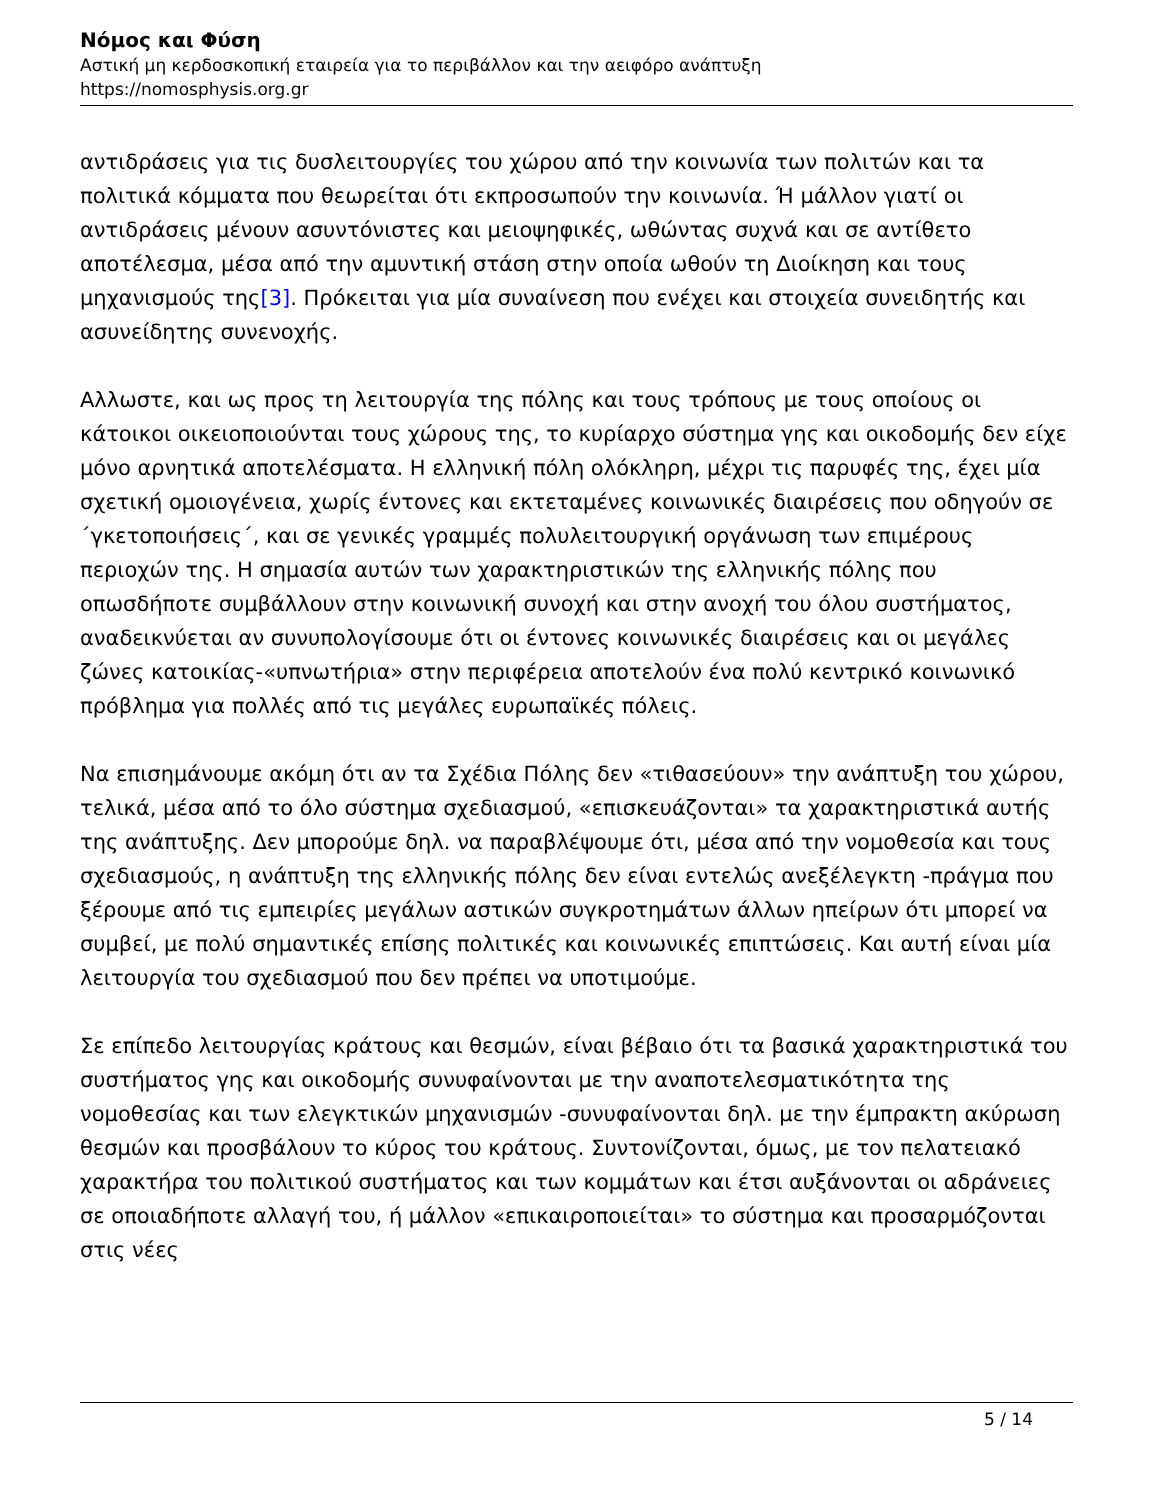Νόμος και Φύση
Αστική μη κερδοσκοπική εταιρεία για το περιβάλλον και την αειφόρο ανάπτυξη
https://nomosphysis.org.gr
αντιδράσεις για τις δυσλειτουργίες του χώρου από την κοινωνία των πολιτών και τα πολιτικά κόμματα που θεωρείται ότι εκπροσωπούν την κοινωνία. Ή μάλλον γιατί οι αντιδράσεις μένουν ασυντόνιστες και μειοψηφικές, ωθώντας συχνά και σε αντίθετο αποτέλεσμα, μέσα από την αμυντική στάση στην οποία ωθούν τη Διοίκηση και τους μηχανισμούς της[3]. Πρόκειται για μία συναίνεση που ενέχει και στοιχεία συνειδητής και ασυνείδητης συνενοχής.
Αλλωστε, και ως προς τη λειτουργία της πόλης και τους τρόπους με τους οποίους οι κάτοικοι οικειοποιούνται τους χώρους της, το κυρίαρχο σύστημα γης και οικοδομής δεν είχε μόνο αρνητικά αποτελέσματα. Η ελληνική πόλη ολόκληρη, μέχρι τις παρυφές της, έχει μία σχετική ομοιογένεια, χωρίς έντονες και εκτεταμένες κοινωνικές διαιρέσεις που οδηγούν σε ΄γκετοποιήσεις΄, και σε γενικές γραμμές πολυλειτουργική οργάνωση των επιμέρους περιοχών της. Η σημασία αυτών των χαρακτηριστικών της ελληνικής πόλης που οπωσδήποτε συμβάλλουν στην κοινωνική συνοχή και στην ανοχή του όλου συστήματος, αναδεικνύεται αν συνυπολογίσουμε ότι οι έντονες κοινωνικές διαιρέσεις και οι μεγάλες ζώνες κατοικίας-«υπνωτήρια» στην περιφέρεια αποτελούν ένα πολύ κεντρικό κοινωνικό πρόβλημα για πολλές από τις μεγάλες ευρωπαϊκές πόλεις.
Να επισημάνουμε ακόμη ότι αν τα Σχέδια Πόλης δεν «τιθασεύουν» την ανάπτυξη του χώρου, τελικά, μέσα από το όλο σύστημα σχεδιασμού, «επισκευάζονται» τα χαρακτηριστικά αυτής της ανάπτυξης. Δεν μπορούμε δηλ. να παραβλέψουμε ότι, μέσα από την νομοθεσία και τους σχεδιασμούς, η ανάπτυξη της ελληνικής πόλης δεν είναι εντελώς ανεξέλεγκτη -πράγμα που ξέρουμε από τις εμπειρίες μεγάλων αστικών συγκροτημάτων άλλων ηπείρων ότι μπορεί να συμβεί, με πολύ σημαντικές επίσης πολιτικές και κοινωνικές επιπτώσεις. Και αυτή είναι μία λειτουργία του σχεδιασμού που δεν πρέπει να υποτιμούμε.
Σε επίπεδο λειτουργίας κράτους και θεσμών, είναι βέβαιο ότι τα βασικά χαρακτηριστικά του συστήματος γης και οικοδομής συνυφαίνονται με την αναποτελεσματικότητα της νομοθεσίας και των ελεγκτικών μηχανισμών -συνυφαίνονται δηλ. με την έμπρακτη ακύρωση θεσμών και προσβάλουν το κύρος του κράτους. Συντονίζονται, όμως, με τον πελατειακό χαρακτήρα του πολιτικού συστήματος και των κομμάτων και έτσι αυξάνονται οι αδράνειες σε οποιαδήποτε αλλαγή του, ή μάλλον «επικαιροποιείται» το σύστημα και προσαρμόζονται στις νέες
5 / 14